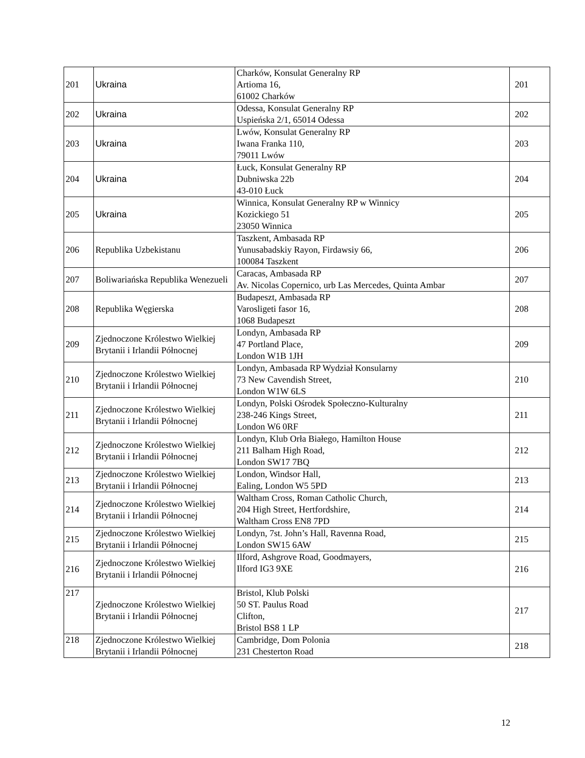| 201 | Ukraina | Charków, Konsulat Generalny RP Artioma 16, 61002 Charków | 201 |
| 202 | Ukraina | Odessa, Konsulat Generalny RP Uspieńska 2/1, 65014 Odessa | 202 |
| 203 | Ukraina | Lwów, Konsulat Generalny RP Iwana Franka 110, 79011 Lwów | 203 |
| 204 | Ukraina | Łuck, Konsulat Generalny RP Dubniwska 22b 43-010 Łuck | 204 |
| 205 | Ukraina | Winnica, Konsulat Generalny RP w Winnicy Kozickiego 51 23050 Winnica | 205 |
| 206 | Republika Uzbekistanu | Taszkent, Ambasada RP Yunusabadskiy Rayon, Firdawsiy 66, 100084 Taszkent | 206 |
| 207 | Boliwariańska Republika Wenezueli | Caracas, Ambasada RP Av. Nicolas Copernico, urb Las Mercedes, Quinta Ambar | 207 |
| 208 | Republika Węgierska | Budapeszt, Ambasada RP Varosligeti fasor 16, 1068 Budapeszt | 208 |
| 209 | Zjednoczone Królestwo Wielkiej Brytanii i Irlandii Północnej | Londyn, Ambasada RP 47 Portland Place, London W1B 1JH | 209 |
| 210 | Zjednoczone Królestwo Wielkiej Brytanii i Irlandii Północnej | Londyn, Ambasada RP Wydział Konsularny 73 New Cavendish Street, London W1W 6LS | 210 |
| 211 | Zjednoczone Królestwo Wielkiej Brytanii i Irlandii Północnej | Londyn, Polski Ośrodek Społeczno-Kulturalny 238-246 Kings Street, London W6 0RF | 211 |
| 212 | Zjednoczone Królestwo Wielkiej Brytanii i Irlandii Północnej | Londyn, Klub Orła Białego, Hamilton House 211 Balham High Road, London SW17 7BQ | 212 |
| 213 | Zjednoczone Królestwo Wielkiej Brytanii i Irlandii Północnej | London, Windsor Hall, Ealing, London W5 5PD | 213 |
| 214 | Zjednoczone Królestwo Wielkiej Brytanii i Irlandii Północnej | Waltham Cross, Roman Catholic Church, 204 High Street, Hertfordshire, Waltham Cross EN8 7PD | 214 |
| 215 | Zjednoczone Królestwo Wielkiej Brytanii i Irlandii Północnej | Londyn, 7st. John’s Hall, Ravenna Road, London SW15 6AW | 215 |
| 216 | Zjednoczone Królestwo Wielkiej Brytanii i Irlandii Północnej | Ilford, Ashgrove Road, Goodmayers, Ilford IG3 9XE | 216 |
| 217 | Zjednoczone Królestwo Wielkiej Brytanii i Irlandii Północnej | Bristol, Klub Polski 50 ST. Paulus Road Clifton, Bristol BS8 1 LP | 217 |
| 218 | Zjednoczone Królestwo Wielkiej Brytanii i Irlandii Północnej | Cambridge, Dom Polonia 231 Chesterton Road | 218 |
12